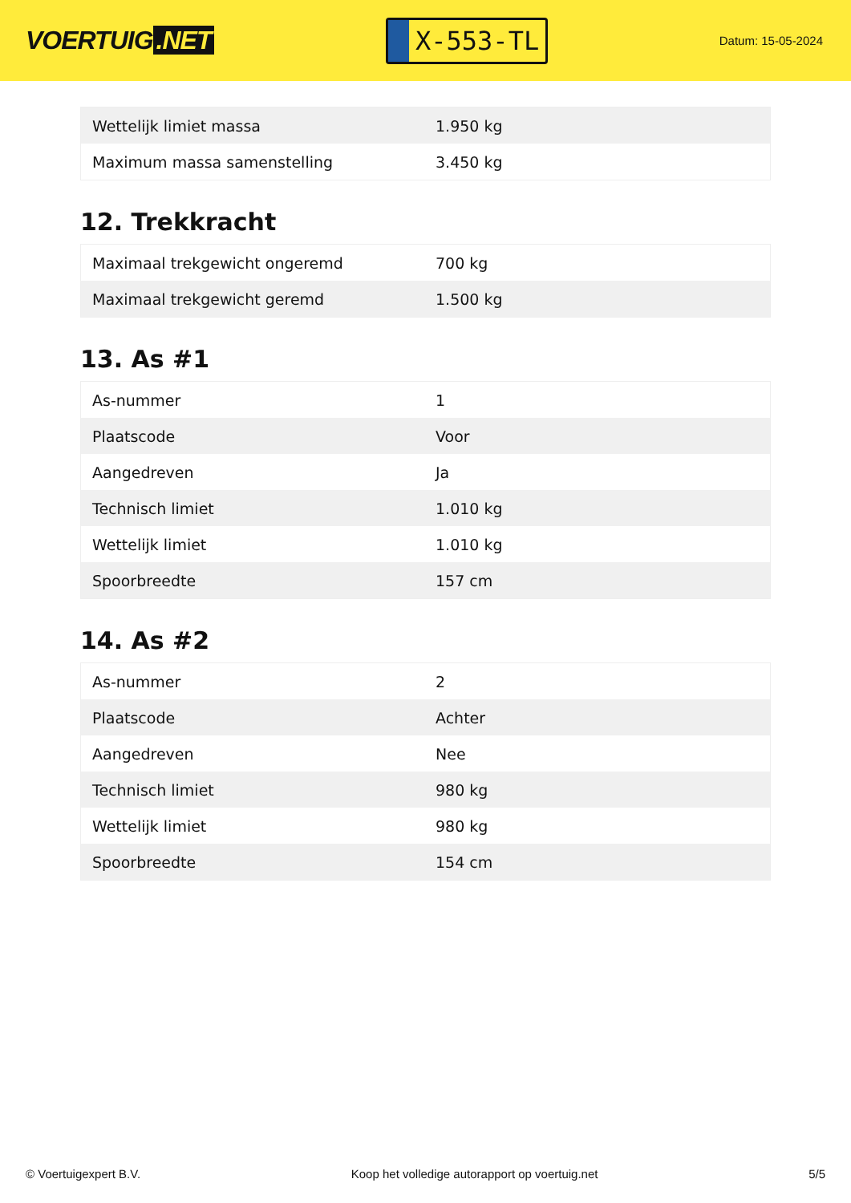VOERTUIG.NET
X-553-TL
Datum: 15-05-2024
| Wettelijk limiet massa | 1.950 kg |
| Maximum massa samenstelling | 3.450 kg |
12. Trekkracht
| Maximaal trekgewicht ongeremd | 700 kg |
| Maximaal trekgewicht geremd | 1.500 kg |
13. As #1
| As-nummer | 1 |
| Plaatscode | Voor |
| Aangedreven | Ja |
| Technisch limiet | 1.010 kg |
| Wettelijk limiet | 1.010 kg |
| Spoorbreedte | 157 cm |
14. As #2
| As-nummer | 2 |
| Plaatscode | Achter |
| Aangedreven | Nee |
| Technisch limiet | 980 kg |
| Wettelijk limiet | 980 kg |
| Spoorbreedte | 154 cm |
© Voertuigexpert B.V. Koop het volledige autorapport op voertuig.net 5/5